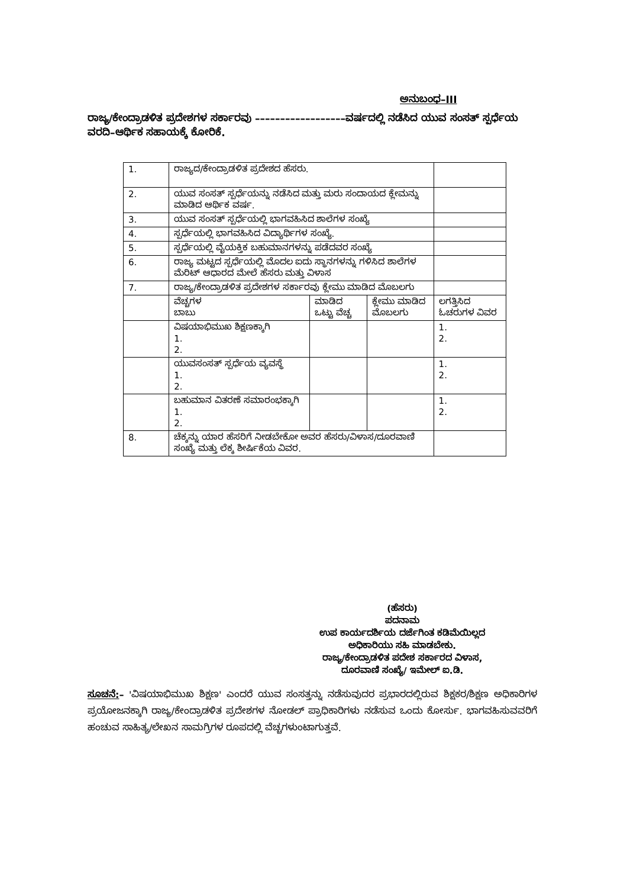ಅನುಬಂಧ–III
ರಾಜ್ಯ/ಕೇಂದ್ರಾಡಳಿತ ಪ್ರದೇಶಗಳ ಸರ್ಕಾರವು ––––––––––––––––––ವರ್ಷದಲ್ಲಿ ನಡೆಸಿದ ಯುವ ಸಂಸತ್ ಸ್ಪರ್ಧೆಯ ವರದಿ–ಆರ್ಥಿಕ ಸಹಾಯಕ್ಕೆ ಕೋರಿಕೆ.
| 1. | ರಾಜ್ಯದ/ಕೇಂದ್ರಾಡಳಿತ ಪ್ರದೇಶದ ಹೆಸರು. | | | |
| 2. | ಯುವ ಸಂಸತ್ ಸ್ಪರ್ಧೆಯನ್ನು ನಡೆಸಿದ ಮತ್ತು ಮರು ಸಂದಾಯದ ಕ್ಲೇಮನ್ನು ಮಾಡಿದ ಆರ್ಥಿಕ ವರ್ಷ. | | | |
| 3. | ಯುವ ಸಂಸತ್ ಸ್ಪರ್ಧೆಯಲ್ಲಿ ಭಾಗವಹಿಸಿದ ಶಾಲೆಗಳ ಸಂಖ್ಯೆ | | | |
| 4. | ಸ್ಪರ್ಧೆಯಲ್ಲಿ ಭಾಗವಹಿಸಿದ ವಿದ್ಯಾರ್ಥಿಗಳ ಸಂಖ್ಯೆ. | | | |
| 5. | ಸ್ಪರ್ಧೆಯಲ್ಲಿ ವೈಯಕ್ತಿಕ ಬಹುಮಾನಗಳನ್ನು ಪಡೆದವರ ಸಂಖ್ಯೆ | | | |
| 6. | ರಾಜ್ಯ ಮಟ್ಟದ ಸ್ಪರ್ಧೆಯಲ್ಲಿ ಮೊದಲ ಐದು ಸ್ಥಾನಗಳನ್ನು ಗಳಿಸಿದ ಶಾಲೆಗಳ ಮೆರಿಟ್ ಆಧಾರದ ಮೇಲೆ ಹೆಸರು ಮತ್ತು ವಿಳಾಸ | | | |
| 7. | ರಾಜ್ಯ/ಕೇಂದ್ರಾಡಳಿತ ಪ್ರದೇಶಗಳ ಸರ್ಕಾರವು ಕ್ಲೇಮು ಮಾಡಿದ ಮೊಬಲಗು | | | |
| | ವೆಚ್ಚಗಳ ಬಾಬು | ಮಾಡಿದ ಒಟ್ಟು ವೆಚ್ಚ | ಕ್ಲೇಮು ಮಾಡಿದ ಮೊಬಲಗು | ಲಗತ್ತಿಸಿದ ಓಚರುಗಳ ವಿವರ |
| | ವಿಷಯಾಭಿಮುಖ ಶಿಕ್ಷಣಕ್ಕಾಗಿ 1. 2. | | | 1. 2. |
| | ಯುವಸಂಸತ್ ಸ್ಪರ್ಧೆಯ ವ್ಯವಸ್ಥೆ 1. 2. | | | 1. 2. |
| | ಬಹುಮಾನ ವಿತರಣೆ ಸಮಾರಂಭಕ್ಕಾಗಿ 1. 2. | | | 1. 2. |
| 8. | ಚೆಕ್ಕನ್ನು ಯಾರ ಹೆಸರಿಗೆ ನೀಡಬೇಕೋ ಅವರ ಹೆಸರು/ವಿಳಾಸ/ದೂರವಾಣಿ ಸಂಖ್ಯೆ ಮತ್ತು ಲೆಕ್ಕ ಶೀರ್ಷಿಕೆಯ ವಿವರ. | | | |
(ಹೆಸರು)
ಪದನಾಮ
ಉಪ ಕಾರ್ಯದರ್ಶಿಯ ದರ್ಜೆಗಿಂತ ಕಡಿಮೆಯಿಲ್ಲದ
ಅಧಿಕಾರಿಯು ಸಹಿ ಮಾಡಬೇಕು.
ರಾಜ್ಯ/ಕೇಂದ್ರಾಡಳಿತ ಪದೇಶ ಸರ್ಕಾರದ ವಿಳಾಸ,
ದೂರವಾಣಿ ಸಂಖ್ಯೆ/ ಇಮೇಲ್ ಐ.ಡಿ.
ಸೂಚನೆ:– 'ವಿಷಯಾಭಿಮುಖ ಶಿಕ್ಷಣ' ಎಂದರೆ ಯುವ ಸಂಸತ್ತನ್ನು ನಡೆಸುವುದರ ಪ್ರಭಾರದಲ್ಲಿರುವ ಶಿಕ್ಷಕರ/ಶಿಕ್ಷಣ ಅಧಿಕಾರಿಗಳ ಪ್ರಯೋಜನಕ್ಕಾಗಿ ರಾಜ್ಯ/ಕೇಂದ್ರಾಡಳಿತ ಪ್ರದೇಶಗಳ ನೋಡಲ್ ಪ್ರಾಧಿಕಾರಿಗಳು ನಡೆಸುವ ಒಂದು ಕೋರ್ಸು. ಭಾಗವಹಿಸುವವರಿಗೆ ಹಂಚುವ ಸಾಹಿತ್ಯ/ಲೇಖನ ಸಾಮಗ್ರಿಗಳ ರೂಪದಲ್ಲಿ ವೆಚ್ಚಗಳುಂಟಾಗುತ್ತವೆ.